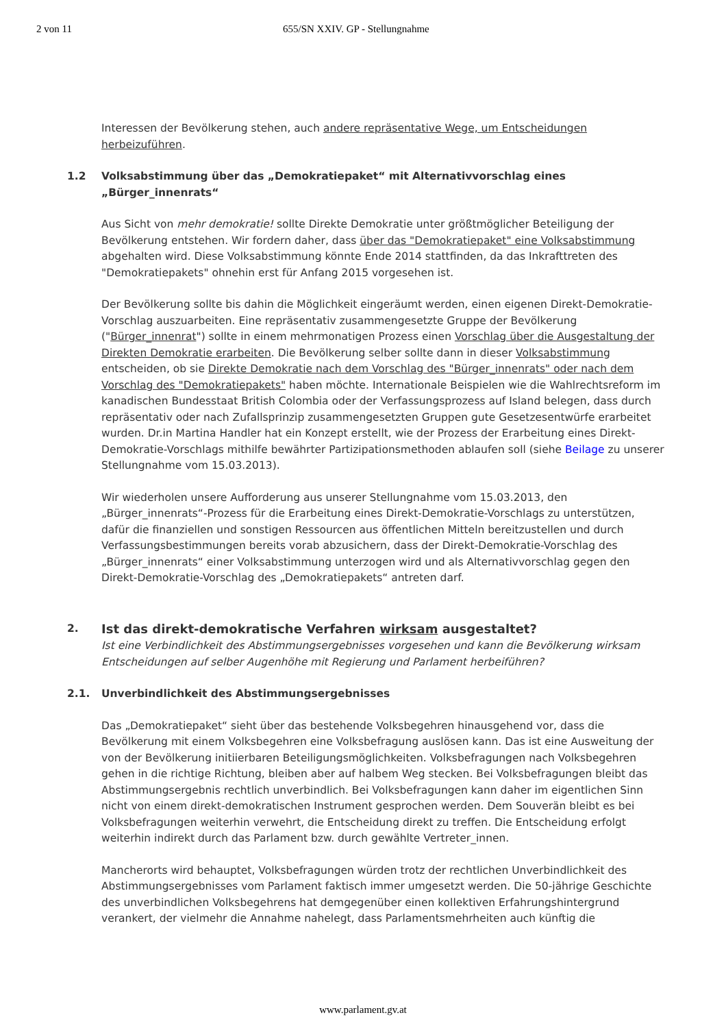2 von 11 655/SN XXIV. GP - Stellungnahme
Interessen der Bevölkerung stehen, auch andere repräsentative Wege, um Entscheidungen herbeizuführen.
1.2 Volksabstimmung über das „Demokratiepaket“ mit Alternativvorschlag eines „Bürger_innenrats“
Aus Sicht von mehr demokratie! sollte Direkte Demokratie unter größtmöglicher Beteiligung der Bevölkerung entstehen. Wir fordern daher, dass über das "Demokratiepaket" eine Volksabstimmung abgehalten wird. Diese Volksabstimmung könnte Ende 2014 stattfinden, da das Inkrafttreten des "Demokratiepakets" ohnehin erst für Anfang 2015 vorgesehen ist.
Der Bevölkerung sollte bis dahin die Möglichkeit eingeräumt werden, einen eigenen Direkt-Demokratie-Vorschlag auszuarbeiten. Eine repräsentativ zusammengesetzte Gruppe der Bevölkerung ("Bürger_innenrat") sollte in einem mehrmonatigen Prozess einen Vorschlag über die Ausgestaltung der Direkten Demokratie erarbeiten. Die Bevölkerung selber sollte dann in dieser Volksabstimmung entscheiden, ob sie Direkte Demokratie nach dem Vorschlag des "Bürger_innenrats" oder nach dem Vorschlag des "Demokratiepakets" haben möchte. Internationale Beispielen wie die Wahlrechtsreform im kanadischen Bundesstaat British Colombia oder der Verfassungsprozess auf Island belegen, dass durch repräsentativ oder nach Zufallsprinzip zusammengesetzten Gruppen gute Gesetzesentwürfe erarbeitet wurden. Dr.in Martina Handler hat ein Konzept erstellt, wie der Prozess der Erarbeitung eines Direkt-Demokratie-Vorschlags mithilfe bewährter Partizipationsmethoden ablaufen soll (siehe Beilage zu unserer Stellungnahme vom 15.03.2013).
Wir wiederholen unsere Aufforderung aus unserer Stellungnahme vom 15.03.2013, den „Bürger_innenrats“-Prozess für die Erarbeitung eines Direkt-Demokratie-Vorschlags zu unterstützen, dafür die finanziellen und sonstigen Ressourcen aus öffentlichen Mitteln bereitzustellen und durch Verfassungsbestimmungen bereits vorab abzusichern, dass der Direkt-Demokratie-Vorschlag des „Bürger_innenrats“ einer Volksabstimmung unterzogen wird und als Alternativvorschlag gegen den Direkt-Demokratie-Vorschlag des „Demokratiepakets“ antreten darf.
2. Ist das direkt-demokratische Verfahren wirksam ausgestaltet?
Ist eine Verbindlichkeit des Abstimmungsergebnisses vorgesehen und kann die Bevölkerung wirksam Entscheidungen auf selber Augenhöhe mit Regierung und Parlament herbeiführen?
2.1. Unverbindlichkeit des Abstimmungsergebnisses
Das „Demokratiepaket“ sieht über das bestehende Volksbegehren hinausgehend vor, dass die Bevölkerung mit einem Volksbegehren eine Volksbefragung auslösen kann. Das ist eine Ausweitung der von der Bevölkerung initiierbaren Beteiligungsmöglichkeiten. Volksbefragungen nach Volksbegehren gehen in die richtige Richtung, bleiben aber auf halbem Weg stecken. Bei Volksbefragungen bleibt das Abstimmungsergebnis rechtlich unverbindlich. Bei Volksbefragungen kann daher im eigentlichen Sinn nicht von einem direkt-demokratischen Instrument gesprochen werden. Dem Souverän bleibt es bei Volksbefragungen weiterhin verwehrt, die Entscheidung direkt zu treffen. Die Entscheidung erfolgt weiterhin indirekt durch das Parlament bzw. durch gewählte Vertreter_innen.
Mancherorts wird behauptet, Volksbefragungen würden trotz der rechtlichen Unverbindlichkeit des Abstimmungsergebnisses vom Parlament faktisch immer umgesetzt werden. Die 50-jährige Geschichte des unverbindlichen Volksbegehrens hat demgegenüber einen kollektiven Erfahrungshintergrund verankert, der vielmehr die Annahme nahelegt, dass Parlamentsmehrheiten auch künftig die
www.parlament.gv.at